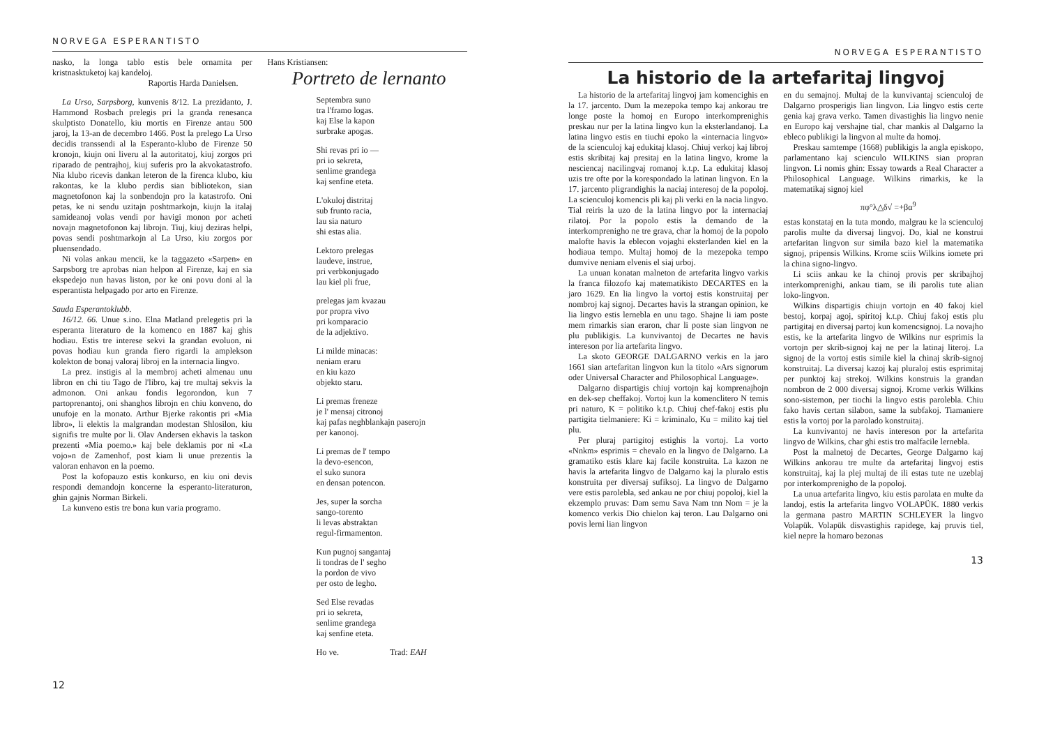NORVEGA ESPERANTISTO
nasko, la longa tablo estis bele ornamita per kristnasktuketoj kaj kandeloj.
Raportis Harda Danielsen.
La Urso, Sarpsborg, kunvenis 8/12. La prezidanto, J. Hammond Rosbach prelegis pri la granda renesanca skulptisto Donatello, kiu mortis en Firenze antau 500 jaroj, la 13-an de decembro 1466. Post la prelego La Urso decidis transsendi al la Esperanto-klubo de Firenze 50 kronojn, kiujn oni liveru al la autoritatoj, kiuj zorgos pri riparado de pentrajhoj, kiuj suferis pro la akvokatastrofo. Nia klubo ricevis dankan leteron de la firenca klubo, kiu rakontas, ke la klubo perdis sian bibliotekon, sian magnetofonon kaj la sonbendojn pro la katastrofo. Oni petas, ke ni sendu uzitajn poshtmarkojn, kiujn la italaj samideanoj volas vendi por havigi monon por acheti novajn magnetofonon kaj librojn. Tiuj, kiuj deziras helpi, povas sendi poshtmarkojn al La Urso, kiu zorgos por pluensendado.
Ni volas ankau mencii, ke la taggazeto «Sarpen» en Sarpsborg tre aprobas nian helpon al Firenze, kaj en sia ekspedejo nun havas liston, por ke oni povu doni al la esperantista helpagado por arto en Firenze.
Sauda Esperantoklubb.
16/12. 66. Unue s.ino. Elna Matland prelegetis pri la esperanta literaturo de la komenco en 1887 kaj ghis hodiau. Estis tre interese sekvi la grandan evoluon, ni povas hodiau kun granda fiero rigardi la amplekson kolekton de bonaj valoraj libroj en la internacia lingvo.
La prez. instigis al la membroj acheti almenau unu libron en chi tiu Tago de l'libro, kaj tre multaj sekvis la admonon. Oni ankau fondis legorondon, kun 7 partoprenantoj, oni shanghos librojn en chiu konveno, do unufoje en la monato. Arthur Bjerke rakontis pri «Mia libro», li elektis la malgrandan modestan Shlosilon, kiu signifis tre multe por li. Olav Andersen ekhavis la taskon prezenti «Mia poemo.» kaj bele deklamis por ni «La vojo»n de Zamenhof, post kiam li unue prezentis la valoran enhavon en la poemo.
Post la kofopauzo estis konkurso, en kiu oni devis respondi demandojn koncerne la esperanto-literaturon, ghin gajnis Norman Birkeli.
La kunveno estis tre bona kun varia programo.
Hans Kristiansen:
Portreto de lernanto
Septembra suno
tra l'framo logas.
kaj Else la kapon
surbrake apogas.
Shi revas pri io —
pri io sekreta,
senlime grandega
kaj senfine eteta.
L'okuloj distritaj
sub frunto racia,
lau sia naturo
shi estas alia.
Lektoro prelegas
laudeve, instrue,
pri verbkonjugado
lau kiel pli frue,
prelegas jam kvazau
por propra vivo
pri komparacio
de la adjektivo.
Li milde minacas:
neniam eraru
en kiu kazo
objekto staru.
Li premas freneze
je l' mensaj citronoj
kaj pafas neghblankajn paserojn
per kanonoj.
Li premas de l' tempo
la devo-esencon,
el suko sunora
en densan potencon.
Jes, super la sorcha
sango-torento
li levas abstraktan
regul-firmamenton.
Kun pugnoj sangantaj
li tondras de l' segho
la pordon de vivo
per osto de legho.
Sed Else revadas
pri io sekreta,
senlime grandega
kaj senfine eteta.
Ho ve. Trad: EAH
12
NORVEGA ESPERANTISTO
La historio de la artefaritaj lingvoj
La historio de la artefaritaj lingvoj jam komencighis en la 17. jarcento. Dum la mezepoka tempo kaj ankorau tre longe poste la homoj en Europo interkomprenighis preskau nur per la latina lingvo kun la eksterlandanoj. La latina lingvo estis en tiuchi epoko la «internacia lingvo» de la scienculoj kaj edukitaj klasoj. Chiuj verkoj kaj libroj estis skribitaj kaj presitaj en la latina lingvo, krome la nesciencaj nacilingvaj romanoj k.t.p. La edukitaj klasoj uzis tre ofte por la korespondado la latinan lingvon. En la 17. jarcento pligrandighis la naciaj interesoj de la popoloj. La scienculoj komencis pli kaj pli verki en la nacia lingvo. Tial reiris la uzo de la latina lingvo por la internaciaj rilatoj. Por la popolo estis la demando de la interkomprenigho ne tre grava, char la homoj de la popolo malofte havis la eblecon vojaghi eksterlanden kiel en la hodiaua tempo. Multaj homoj de la mezepoka tempo dumvive neniam elvenis el siaj urboj.
La unuan konatan malneton de artefarita lingvo varkis la franca filozofo kaj matematikisto DECARTES en la jaro 1629. En lia lingvo la vortoj estis konstruitaj per nombroj kaj signoj. Decartes havis la strangan opinion, ke lia lingvo estis lernebla en unu tago. Shajne li iam poste mem rimarkis sian eraron, char li poste sian lingvon ne plu publikigis. La kunvivantoj de Decartes ne havis intereson por lia artefarita lingvo.
La skoto GEORGE DALGARNO verkis en la jaro 1661 sian artefaritan lingvon kun la titolo «Ars signorum oder Universal Character and Philosophical Language».
Dalgarno dispartigis chiuj vortojn kaj komprenajhojn en dek-sep cheffakoj. Vortoj kun la komenclitero N temis pri naturo, K = politiko k.t.p. Chiuj chef-fakoj estis plu partigita tielmaniere: Ki = kriminalo, Ku = milito kaj tiel plu.
Per pluraj partigitoj estighis la vortoj. La vorto «Nnkm» esprimis = chevalo en la lingvo de Dalgarno. La gramatiko estis klare kaj facile konstruita. La kazon ne havis la artefarita lingvo de Dalgarno kaj la pluralo estis konstruita per diversaj sufiksoj. La lingvo de Dalgarno vere estis parolebla, sed ankau ne por chiuj popoloj, kiel la ekzemplo pruvas: Dam semu Sava Nam tnn Nom = je la komenco verkis Dio chielon kaj teron. Lau Dalgarno oni povis lerni lian lingvon
en du semajnoj. Multaj de la kunvivantaj scienculoj de Dalgarno prosperigis lian lingvon. Lia lingvo estis certe genia kaj grava verko. Tamen divastighis lia lingvo nenie en Europo kaj vershajne tial, char mankis al Dalgarno la ebleco publikigi la lingvon al multe da homoj.
Preskau samtempe (1668) publikigis la angla episkopo, parlamentano kaj scienculo WILKINS sian propran lingvon. Li nomis ghin: Essay towards a Real Character a Philosophical Language. Wilkins rimarkis, ke la matematikaj signoj kiel
πφ°λ△δ√ =+βα<sup>9</sup>
estas konstataj en la tuta mondo, malgrau ke la scienculoj parolis multe da diversaj lingvoj. Do, kial ne konstrui artefaritan lingvon sur simila bazo kiel la matematika signoj, pripensis Wilkins. Krome sciis Wilkins iomete pri la china signo-lingvo.
Li sciis ankau ke la chinoj provis per skribajhoj interkomprenighi, ankau tiam, se ili parolis tute alian loko-lingvon.
Wilkins dispartigis chiujn vortojn en 40 fakoj kiel bestoj, korpaj agoj, spiritoj k.t.p. Chiuj fakoj estis plu partigitaj en diversaj partoj kun komencsignoj. La novajho estis, ke la artefarita lingvo de Wilkins nur esprimis la vortojn per skrib-signoj kaj ne per la latinaj literoj. La signoj de la vortoj estis simile kiel la chinaj skrib-signoj konstruitaj. La diversaj kazoj kaj pluraloj estis esprimitaj per punktoj kaj strekoj. Wilkins konstruis la grandan nombron de 2 000 diversaj signoj. Krome verkis Wilkins sono-sistemon, per tiochi la lingvo estis parolebla. Chiu fako havis certan silabon, same la subfakoj. Tiamaniere estis la vortoj por la parolado konstruitaj.
La kunvivantoj ne havis intereson por la artefarita lingvo de Wilkins, char ghi estis tro malfacile lernebla.
Post la malnetoj de Decartes, George Dalgarno kaj Wilkins ankorau tre multe da artefaritaj lingvoj estis konstruitaj, kaj la plej multaj de ili estas tute ne uzeblaj por interkomprenigho de la popoloj.
La unua artefarita lingvo, kiu estis parolata en multe da landoj, estis la artefarita lingvo VOLAPÜK. 1880 verkis la germana pastro MARTIN SCHLEYER la lingvo Volapük. Volapük disvastighis rapidege, kaj pruvis tiel, kiel nepre la homaro bezonas
13